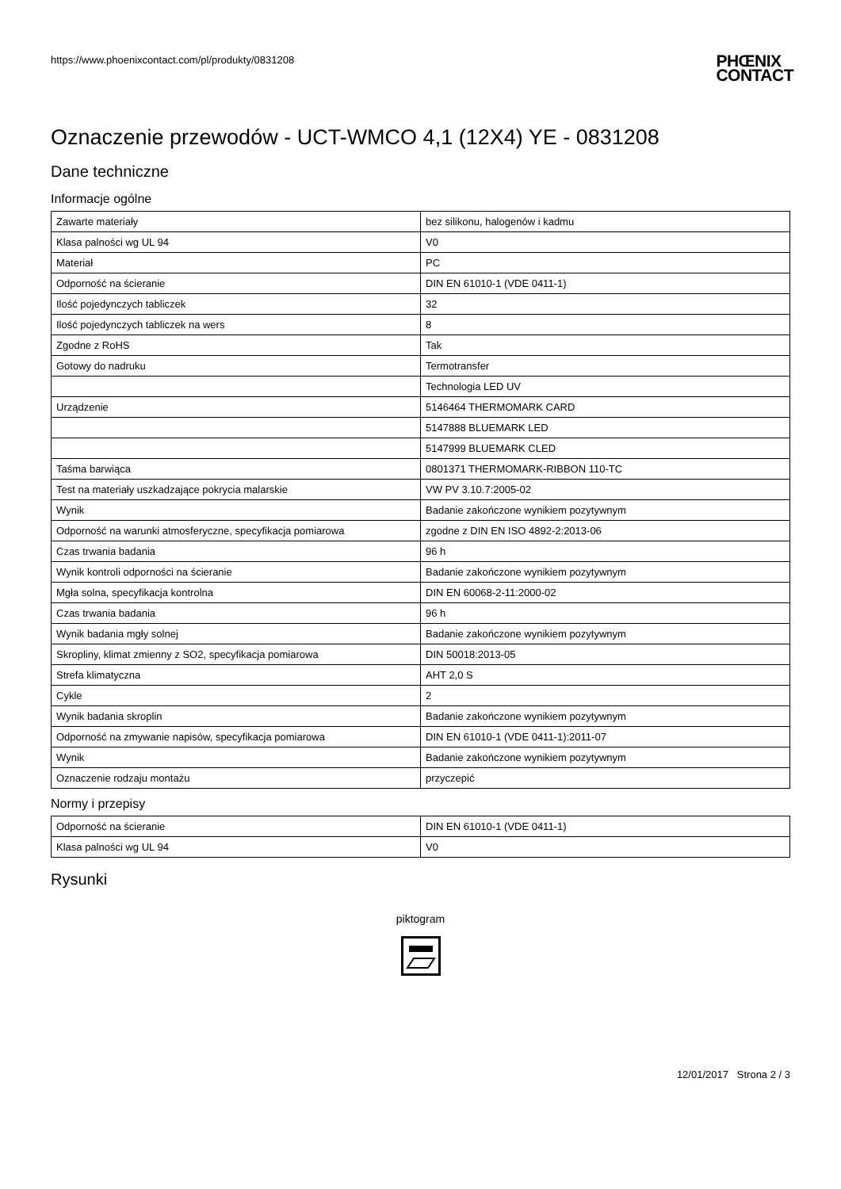https://www.phoenixcontact.com/pl/produkty/0831208
PHŒNIX
CONTACT
Oznaczenie przewodów - UCT-WMCO 4,1 (12X4) YE - 0831208
Dane techniczne
Informacje ogólne
| Zawarte materiały | bez silikonu, halogenów i kadmu |
| Klasa palności wg UL 94 | V0 |
| Materiał | PC |
| Odporność na ścieranie | DIN EN 61010-1 (VDE 0411-1) |
| Ilość pojedynczych tabliczek | 32 |
| Ilość pojedynczych tabliczek na wers | 8 |
| Zgodne z RoHS | Tak |
| Gotowy do nadruku | Termotransfer |
| | Technologia LED UV |
| Urządzenie | 5146464 THERMOMARK CARD |
| | 5147888 BLUEMARK LED |
| | 5147999 BLUEMARK CLED |
| Taśma barwiąca | 0801371 THERMOMARK-RIBBON 110-TC |
| Test na materiały uszkadzające pokrycia malarskie | VW PV 3.10.7:2005-02 |
| Wynik | Badanie zakończone wynikiem pozytywnym |
| Odporność na warunki atmosferyczne, specyfikacja pomiarowa | zgodne z DIN EN ISO 4892-2:2013-06 |
| Czas trwania badania | 96 h |
| Wynik kontroli odporności na ścieranie | Badanie zakończone wynikiem pozytywnym |
| Mgła solna, specyfikacja kontrolna | DIN EN 60068-2-11:2000-02 |
| Czas trwania badania | 96 h |
| Wynik badania mgły solnej | Badanie zakończone wynikiem pozytywnym |
| Skropliny, klimat zmienny z SO2, specyfikacja pomiarowa | DIN 50018:2013-05 |
| Strefa klimatyczna | AHT 2,0 S |
| Cykle | 2 |
| Wynik badania skroplin | Badanie zakończone wynikiem pozytywnym |
| Odporność na zmywanie napisów, specyfikacja pomiarowa | DIN EN 61010-1 (VDE 0411-1):2011-07 |
| Wynik | Badanie zakończone wynikiem pozytywnym |
| Oznaczenie rodzaju montażu | przyczepić |
Normy i przepisy
| Odporność na ścieranie | DIN EN 61010-1 (VDE 0411-1) |
| Klasa palności wg UL 94 | V0 |
Rysunki
piktogram
12/01/2017 Strona 2 / 3